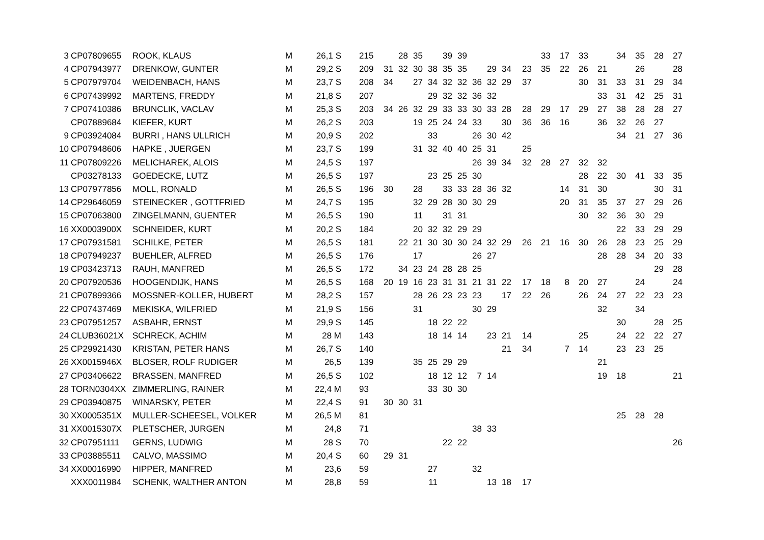| 3 | CP07809655 | ROOK, KLAUS | M | 26,1 S | 215 | | 28 | 35 | | 39 | 39 | | | | | 33 | 17 | 33 | | 34 | 35 | 28 | 27 |
| 4 | CP07943977 | DRENKOW, GUNTER | M | 29,2 S | 209 | 31 | 32 | 30 | 38 | 35 | 35 | | 29 | 34 | 23 | 35 | 22 | 26 | 21 | | 26 | | 28 |
| 5 | CP07979704 | WEIDENBACH, HANS | M | 23,7 S | 208 | 34 | | 27 | 34 | 32 | 32 | 36 | 32 | 29 | 37 | | | 30 | 31 | 33 | 31 | 29 | 34 |
| 6 | CP07439992 | MARTENS, FREDDY | M | 21,8 S | 207 | | | | 29 | 32 | 32 | 36 | 32 | | | | | | 33 | 31 | 42 | 25 | 31 |
| 7 | CP07410386 | BRUNCLIK, VACLAV | M | 25,3 S | 203 | 34 | 26 | 32 | 29 | 33 | 33 | 30 | 33 | 28 | 28 | 29 | 17 | 29 | 27 | 38 | 28 | 28 | 27 |
| | CP07889684 | KIEFER, KURT | M | 26,2 S | 203 | | | 19 | 25 | 24 | 24 | 33 | | 30 | 36 | 36 | 16 | | 36 | 32 | 26 | 27 | |
| 9 | CP03924084 | BURRI , HANS ULLRICH | M | 20,9 S | 202 | | | | 33 | | | 26 | 30 | 42 | | | | | | 34 | 21 | 27 | 36 |
| 10 | CP07948606 | HAPKE , JUERGEN | M | 23,7 S | 199 | | | 31 | 32 | 40 | 40 | 25 | 31 | | 25 | | | | | | | | |
| 11 | CP07809226 | MELICHAREK, ALOIS | M | 24,5 S | 197 | | | | | | | 26 | 39 | 34 | 32 | 28 | 27 | 32 | 32 | | | | |
| | CP03278133 | GOEDECKE, LUTZ | M | 26,5 S | 197 | | | | 23 | 25 | 25 | 30 | | | | | | 28 | 22 | 30 | 41 | 33 | 35 |
| 13 | CP07977856 | MOLL, RONALD | M | 26,5 S | 196 | 30 | | 28 | | 33 | 33 | 28 | 36 | 32 | | | 14 | 31 | 30 | | | 30 | 31 |
| 14 | CP29646059 | STEINECKER , GOTTFRIED | M | 24,7 S | 195 | | | 32 | 29 | 28 | 30 | 30 | 29 | | | | 20 | 31 | 35 | 37 | 27 | 29 | 26 |
| 15 | CP07063800 | ZINGELMANN, GUENTER | M | 26,5 S | 190 | | | 11 | | 31 | 31 | | | | | | | 30 | 32 | 36 | 30 | 29 | |
| 16 | XX0003900X | SCHNEIDER, KURT | M | 20,2 S | 184 | | | 20 | 32 | 32 | 29 | 29 | | | | | | | | 22 | 33 | 29 | 29 |
| 17 | CP07931581 | SCHILKE, PETER | M | 26,5 S | 181 | | 22 | 21 | 30 | 30 | 30 | 24 | 32 | 29 | 26 | 21 | 16 | 30 | 26 | 28 | 23 | 25 | 29 |
| 18 | CP07949237 | BUEHLER, ALFRED | M | 26,5 S | 176 | | | 17 | | | | 26 | 27 | | | | | | 28 | 28 | 34 | 20 | 33 |
| 19 | CP03423713 | RAUH, MANFRED | M | 26,5 S | 172 | | 34 | 23 | 24 | 28 | 28 | 25 | | | | | | | | | | 29 | 28 |
| 20 | CP07920536 | HOOGENDIJK, HANS | M | 26,5 S | 168 | 20 | 19 | 16 | 23 | 31 | 31 | 21 | 31 | 22 | 17 | 18 | 8 | 20 | 27 | | 24 | | 24 |
| 21 | CP07899366 | MOSSNER-KOLLER, HUBERT | M | 28,2 S | 157 | | | 28 | 26 | 23 | 23 | 23 | | 17 | 22 | 26 | | 26 | 24 | 27 | 22 | 23 | 23 |
| 22 | CP07437469 | MEKISKA, WILFRIED | M | 21,9 S | 156 | | | 31 | | | | 30 | 29 | | | | | | 32 | | 34 | | |
| 23 | CP07951257 | ASBAHR, ERNST | M | 29,9 S | 145 | | | | 18 | 22 | 22 | | | | | | | | | 30 | | 28 | 25 |
| 24 | CLUB36021X | SCHRECK, ACHIM | M | 28 M | 143 | | | | 18 | 14 | 14 | | 23 | 21 | 14 | | | 25 | | 24 | 22 | 22 | 27 |
| 25 | CP29921430 | KRISTAN, PETER HANS | M | 26,7 S | 140 | | | | | | | | | 21 | 34 | | 7 | 14 | | 23 | 23 | 25 | |
| 26 | XX0015946X | BLOSER, ROLF RUDIGER | M | 26,5 | 139 | | | 35 | 25 | 29 | 29 | | | | | | | | 21 | | | | |
| 27 | CP03406622 | BRASSEN, MANFRED | M | 26,5 S | 102 | | | | 18 | 12 | 12 | 7 | 14 | | | | | | 19 | 18 | | | 21 |
| 28 | TORN0304XX | ZIMMERLING, RAINER | M | 22,4 M | 93 | | | | 33 | 30 | 30 | | | | | | | | | | | | |
| 29 | CP03940875 | WINARSKY, PETER | M | 22,4 S | 91 | 30 | 30 | 31 | | | | | | | | | | | | | | | |
| 30 | XX0005351X | MULLER-SCHEESEL, VOLKER | M | 26,5 M | 81 | | | | | | | | | | | | | | | 25 | 28 | 28 | |
| 31 | XX0015307X | PLETSCHER, JURGEN | M | 24,8 | 71 | | | | | | | 38 | 33 | | | | | | | | | | |
| 32 | CP07951111 | GERNS, LUDWIG | M | 28 S | 70 | | | | | 22 | 22 | | | | | | | | | | | | 26 |
| 33 | CP03885511 | CALVO, MASSIMO | M | 20,4 S | 60 | 29 | 31 | | | | | | | | | | | | | | | | |
| 34 | XX00016990 | HIPPER, MANFRED | M | 23,6 | 59 | | | | 27 | | | 32 | | | | | | | | | | | |
| | XXX0011984 | SCHENK, WALTHER ANTON | M | 28,8 | 59 | | | | 11 | | | | 13 | 18 | 17 | | | | | | | | |